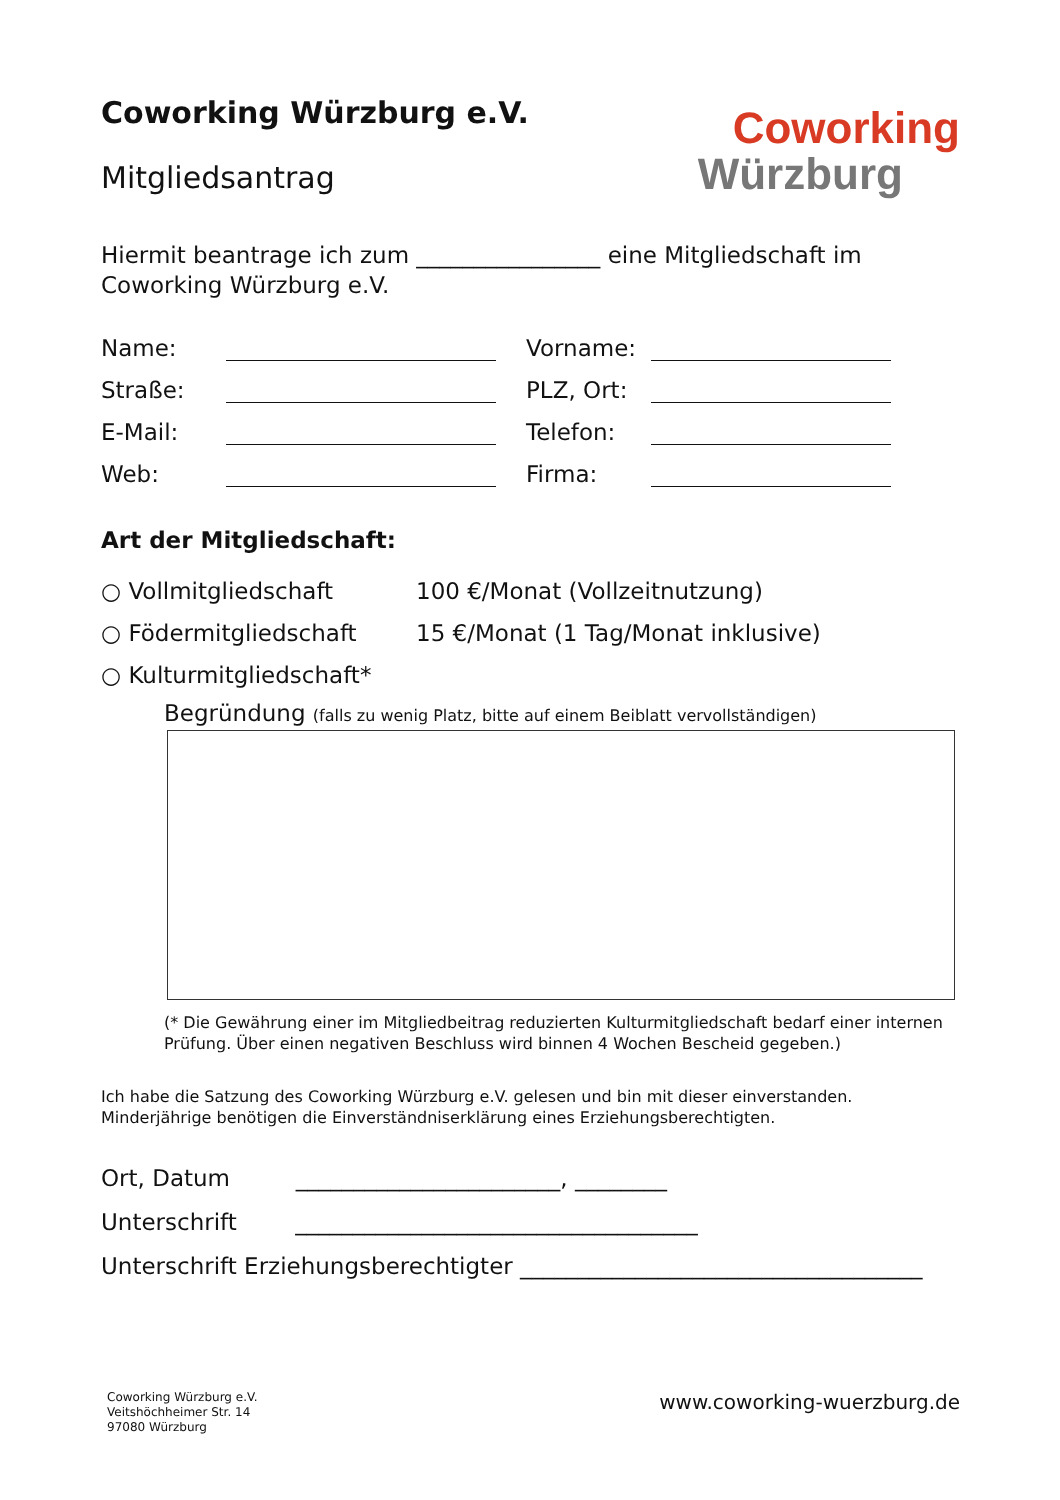Coworking Würzburg e.V.
Mitgliedsantrag
Coworking
Würzburg
Hiermit beantrage ich zum ________________ eine Mitgliedschaft im Coworking Würzburg e.V.
Name:
Vorname:
Straße:
PLZ, Ort:
E-Mail:
Telefon:
Web:
Firma:
Art der Mitgliedschaft:
○ Vollmitgliedschaft 100 €/Monat (Vollzeitnutzung) ○ Födermitgliedschaft 15 €/Monat (1 Tag/Monat inklusive) ○ Kulturmitgliedschaft*
Begründung (falls zu wenig Platz, bitte auf einem Beiblatt vervollständigen)
(* Die Gewährung einer im Mitgliedbeitrag reduzierten Kulturmitgliedschaft bedarf einer internen Prüfung. Über einen negativen Beschluss wird binnen 4 Wochen Bescheid gegeben.)
Ich habe die Satzung des Coworking Würzburg e.V. gelesen und bin mit dieser einverstanden.
Minderjährige benötigen die Einverständniserklärung eines Erziehungsberechtigten.
Ort, Datum _______________________, ________
Unterschrift ___________________________________
Unterschrift Erziehungsberechtigter ___________________________________
Coworking Würzburg e.V.
Veitshöchheimer Str. 14
97080 Würzburg
www.coworking-wuerzburg.de